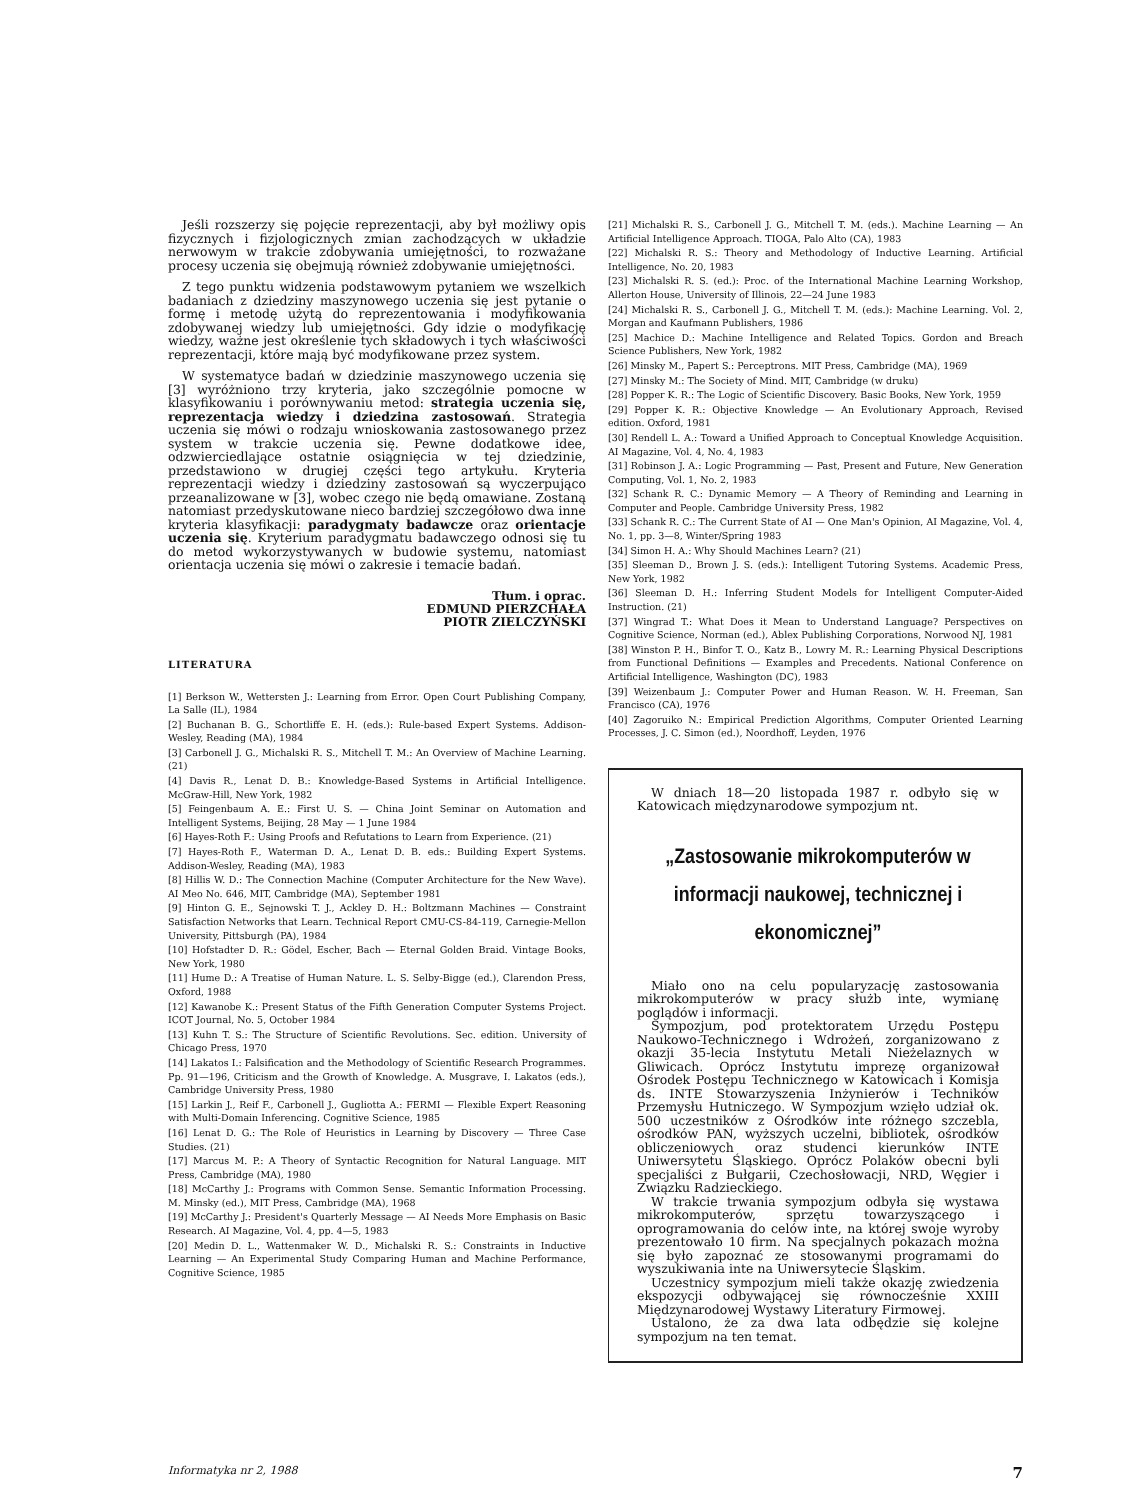Jeśli rozszerzy się pojęcie reprezentacji, aby był możliwy opis fizycznych i fizjologicznych zmian zachodzących w układzie nerwowym w trakcie zdobywania umiejętności, to rozważane procesy uczenia się obejmują również zdobywanie umiejętności.
Z tego punktu widzenia podstawowym pytaniem we wszelkich badaniach z dziedziny maszynowego uczenia się jest pytanie o formę i metodę użytą do reprezentowania i modyfikowania zdobywanej wiedzy lub umiejętności. Gdy idzie o modyfikację wiedzy, ważne jest określenie tych składowych i tych właściwości reprezentacji, które mają być modyfikowane przez system.
W systematyce badań w dziedzinie maszynowego uczenia się [3] wyróżniono trzy kryteria, jako szczególnie pomocne w klasyfikowaniu i porównywaniu metod: strategia uczenia się, reprezentacja wiedzy i dziedzina zastosowań. Strategia uczenia się mówi o rodzaju wnioskowania zastosowanego przez system w trakcie uczenia się. Pewne dodatkowe idee, odzwierciedlające ostatnie osiągnięcia w tej dziedzinie, przedstawiono w drugiej części tego artykułu. Kryteria reprezentacji wiedzy i dziedziny zastosowań są wyczerpująco przeanalizowane w [3], wobec czego nie będą omawiane. Zostaną natomiast przedyskutowane nieco bardziej szczegółowo dwa inne kryteria klasyfikacji: paradygmaty badawcze oraz orientacje uczenia się. Kryterium paradygmatu badawczego odnosi się tu do metod wykorzystywanych w budowie systemu, natomiast orientacja uczenia się mówi o zakresie i temacie badań.
Tłum. i oprac.
EDMUND PIERZCHAŁA
PIOTR ZIELCZYŃSKI
LITERATURA
[1] Berkson W., Wettersten J.: Learning from Error. Open Court Publishing Company, La Salle (IL), 1984
[2] Buchanan B. G., Schortliffe E. H. (eds.): Rule-based Expert Systems. Addison-Wesley, Reading (MA), 1984
[3] Carbonell J. G., Michalski R. S., Mitchell T. M.: An Overview of Machine Learning. (21)
[4] Davis R., Lenat D. B.: Knowledge-Based Systems in Artificial Intelligence. McGraw-Hill, New York, 1982
[5] Feingenbaum A. E.: First U. S. — China Joint Seminar on Automation and Intelligent Systems, Beijing, 28 May — 1 June 1984
[6] Hayes-Roth F.: Using Proofs and Refutations to Learn from Experience. (21)
[7] Hayes-Roth F., Waterman D. A., Lenat D. B. eds.: Building Expert Systems. Addison-Wesley, Reading (MA), 1983
[8] Hillis W. D.: The Connection Machine (Computer Architecture for the New Wave). AI Meo No. 646, MIT, Cambridge (MA), September 1981
[9] Hinton G. E., Sejnowski T. J., Ackley D. H.: Boltzmann Machines — Constraint Satisfaction Networks that Learn. Technical Report CMU-CS-84-119, Carnegie-Mellon University, Pittsburgh (PA), 1984
[10] Hofstadter D. R.: Gödel, Escher, Bach — Eternal Golden Braid. Vintage Books, New York, 1980
[11] Hume D.: A Treatise of Human Nature. L. S. Selby-Bigge (ed.), Clarendon Press, Oxford, 1988
[12] Kawanobe K.: Present Status of the Fifth Generation Computer Systems Project. ICOT Journal, No. 5, October 1984
[13] Kuhn T. S.: The Structure of Scientific Revolutions. Sec. edition. University of Chicago Press, 1970
[14] Lakatos I.: Falsification and the Methodology of Scientific Research Programmes. Pp. 91—196, Criticism and the Growth of Knowledge. A. Musgrave, I. Lakatos (eds.), Cambridge University Press, 1980
[15] Larkin J., Reif F., Carbonell J., Gugliotta A.: FERMI — Flexible Expert Reasoning with Multi-Domain Inferencing. Cognitive Science, 1985
[16] Lenat D. G.: The Role of Heuristics in Learning by Discovery — Three Case Studies. (21)
[17] Marcus M. P.: A Theory of Syntactic Recognition for Natural Language. MIT Press, Cambridge (MA), 1980
[18] McCarthy J.: Programs with Common Sense. Semantic Information Processing. M. Minsky (ed.), MIT Press, Cambridge (MA), 1968
[19] McCarthy J.: President's Quarterly Message — AI Needs More Emphasis on Basic Research. AI Magazine, Vol. 4, pp. 4—5, 1983
[20] Medin D. L., Wattenmaker W. D., Michalski R. S.: Constraints in Inductive Learning — An Experimental Study Comparing Human and Machine Performance, Cognitive Science, 1985
[21] Michalski R. S., Carbonell J. G., Mitchell T. M. (eds.). Machine Learning — An Artificial Intelligence Approach. TIOGA, Palo Alto (CA), 1983
[22] Michalski R. S.: Theory and Methodology of Inductive Learning. Artificial Intelligence, No. 20, 1983
[23] Michalski R. S. (ed.): Proc. of the International Machine Learning Workshop, Allerton House, University of Illinois, 22—24 June 1983
[24] Michalski R. S., Carbonell J. G., Mitchell T. M. (eds.): Machine Learning. Vol. 2, Morgan and Kaufmann Publishers, 1986
[25] Machice D.: Machine Intelligence and Related Topics. Gordon and Breach Science Publishers, New York, 1982
[26] Minsky M., Papert S.: Perceptrons. MIT Press, Cambridge (MA), 1969
[27] Minsky M.: The Society of Mind. MIT, Cambridge (w druku)
[28] Popper K. R.: The Logic of Scientific Discovery. Basic Books, New York, 1959
[29] Popper K. R.: Objective Knowledge — An Evolutionary Approach, Revised edition. Oxford, 1981
[30] Rendell L. A.: Toward a Unified Approach to Conceptual Knowledge Acquisition. AI Magazine, Vol. 4, No. 4, 1983
[31] Robinson J. A.: Logic Programming — Past, Present and Future, New Generation Computing, Vol. 1, No. 2, 1983
[32] Schank R. C.: Dynamic Memory — A Theory of Reminding and Learning in Computer and People. Cambridge University Press, 1982
[33] Schank R. C.: The Current State of AI — One Man's Opinion, AI Magazine, Vol. 4, No. 1, pp. 3—8, Winter/Spring 1983
[34] Simon H. A.: Why Should Machines Learn? (21)
[35] Sleeman D., Brown J. S. (eds.): Intelligent Tutoring Systems. Academic Press, New York, 1982
[36] Sleeman D. H.: Inferring Student Models for Intelligent Computer-Aided Instruction. (21)
[37] Wingrad T.: What Does it Mean to Understand Language? Perspectives on Cognitive Science, Norman (ed.), Ablex Publishing Corporations, Norwood NJ, 1981
[38] Winston P. H., Binfor T. O., Katz B., Lowry M. R.: Learning Physical Descriptions from Functional Definitions — Examples and Precedents. National Conference on Artificial Intelligence, Washington (DC), 1983
[39] Weizenbaum J.: Computer Power and Human Reason. W. H. Freeman, San Francisco (CA), 1976
[40] Zagoruiko N.: Empirical Prediction Algorithms, Computer Oriented Learning Processes, J. C. Simon (ed.), Noordhoff, Leyden, 1976
W dniach 18—20 listopada 1987 r. odbyło się w Katowicach międzynarodowe sympozjum nt.
„Zastosowanie mikrokomputerów w informacji naukowej, technicznej i ekonomicznej”
Miało ono na celu popularyzację zastosowania mikrokomputerów w pracy służb inte, wymianę poglądów i informacji.
Sympozjum, pod protektoratem Urzędu Postępu Naukowo-Technicznego i Wdrożeń, zorganizowano z okazji 35-lecia Instytutu Metali Nieżelaznych w Gliwicach. Oprócz Instytutu imprezę organizował Ośrodek Postępu Technicznego w Katowicach i Komisja ds. INTE Stowarzyszenia Inżynierów i Techników Przemysłu Hutniczego. W Sympozjum wzięło udział ok. 500 uczestników z Ośrodków inte różnego szczebla, ośrodków PAN, wyższych uczelni, bibliotek, ośrodków obliczeniowych oraz studenci kierunków INTE Uniwersytetu Śląskiego. Oprócz Polaków obecni byli specjaliści z Bułgarii, Czechosłowacji, NRD, Węgier i Związku Radzieckiego.
W trakcie trwania sympozjum odbyła się wystawa mikrokomputerów, sprzętu towarzyszącego i oprogramowania do celów inte, na której swoje wyroby prezentowało 10 firm. Na specjalnych pokazach można się było zapoznać ze stosowanymi programami do wyszukiwania inte na Uniwersytecie Śląskim.
Uczestnicy sympozjum mieli także okazję zwiedzenia ekspozycji odbywającej się równocześnie XXIII Międzynarodowej Wystawy Literatury Firmowej.
Ustalono, że za dwa lata odbędzie się kolejne sympozjum na ten temat.
Informatyka nr 2, 1988 7